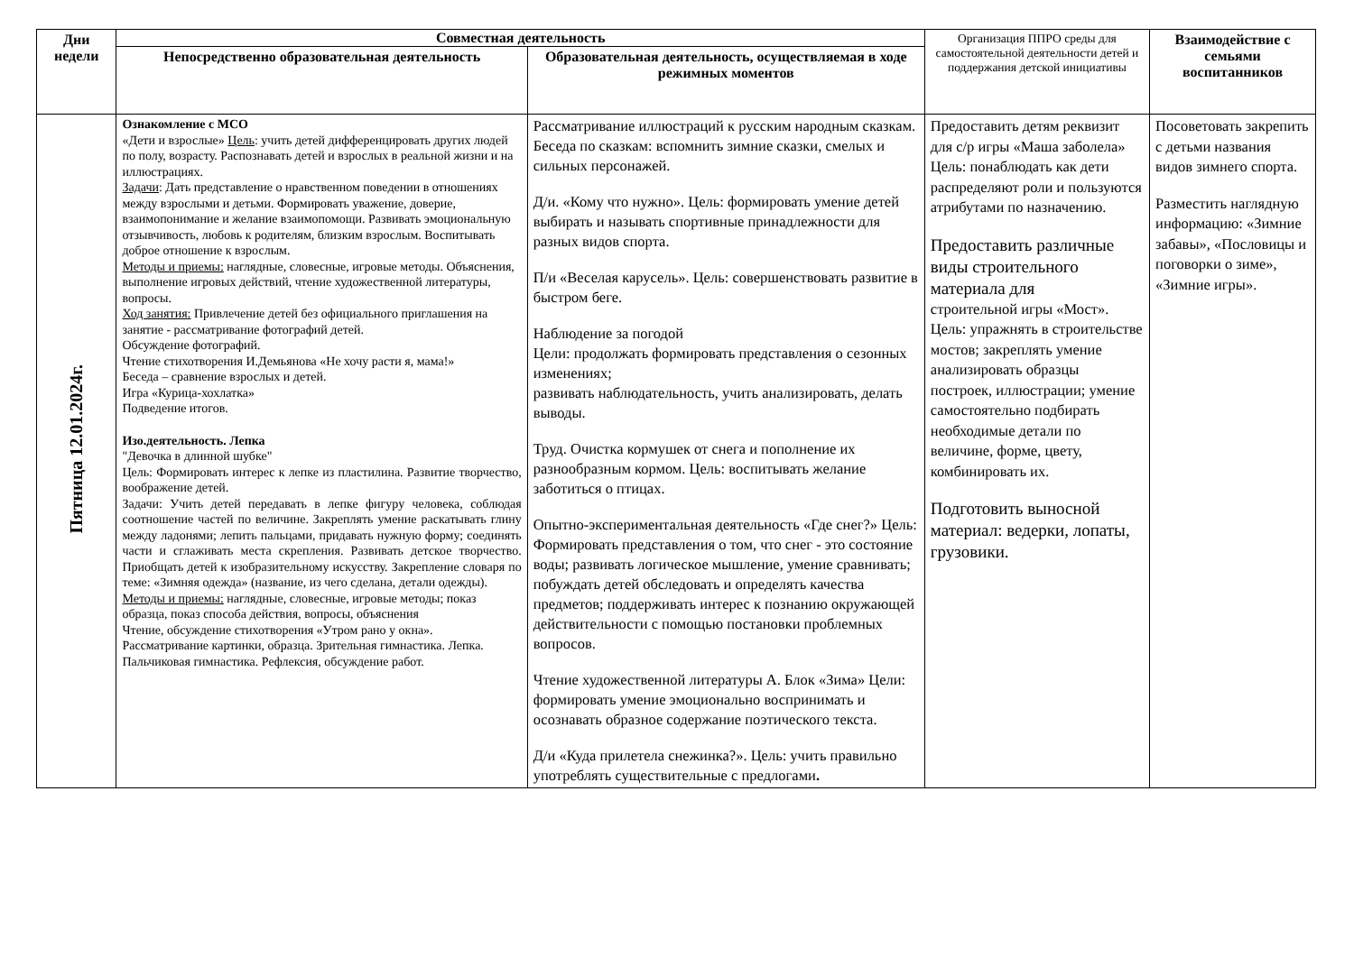| Дни недели | Совместная деятельность | | Организация ППРО среды для самостоятельной деятельности детей и поддержания детской инициативы | Взаимодействие с семьями воспитанников |
| --- | --- | --- | --- | --- |
| | Непосредственно образовательная деятельность | Образовательная деятельность, осуществляемая в ходе режимных моментов | | |
| Пятница 12.01.2024г. | Ознакомление с МСО «Дети и взрослые» Цель : учить детей дифференцировать других людей по полу, возрасту. Распознавать детей и взрослых в реальной жизни и на иллюстрациях. Задачи : Дать представление о нравственном поведении в отношениях между взрослыми и детьми. Формировать уважение, доверие, взаимопонимание и желание взаимопомощи. Развивать эмоциональную отзывчивость, любовь к родителям, близким взрослым. Воспитывать доброе отношение к взрослым. Методы и приемы: наглядные, словесные, игровые методы. Объяснения, выполнение игровых действий, чтение художественной литературы, вопросы. Ход занятия: Привлечение детей без официального приглашения на занятие - рассматривание фотографий детей. Обсуждение фотографий. Чтение стихотворения И.Демьянова «Не хочу расти я, мама!» Беседа – сравнение взрослых и детей. Игра «Курица-хохлатка» Подведение итогов. Изо.деятельность. Лепка "Девочка в длинной шубке" Цель: Формировать интерес к лепке из пластилина. Развитие творчество, воображение детей. Задачи: Учить детей передавать в лепке фигуру человека, соблюдая соотношение частей по величине. Закреплять умение раскатывать глину между ладонями; лепить пальцами, придавать нужную форму; соединять части и сглаживать места скрепления. Развивать детское творчество. Приобщать детей к изобразительному искусству. Закрепление словаря по теме: «Зимняя одежда» (название, из чего сделана, детали одежды). Методы и приемы: наглядные, словесные, игровые методы; показ образца, показ способа действия, вопросы, объяснения Чтение, обсуждение стихотворения «Утром рано у окна». Рассматривание картинки, образца. Зрительная гимнастика. Лепка. Пальчиковая гимнастика. Рефлексия, обсуждение работ. | Рассматривание иллюстраций к русским народным сказкам. Беседа по сказкам: вспомнить зимние сказки, смелых и сильных персонажей. Д/и. «Кому что нужно». Цель: формировать умение детей выбирать и называть спортивные принадлежности для разных видов спорта. П/и «Веселая карусель». Цель: совершенствовать развитие в быстром беге. Наблюдение за погодой Цели: продолжать формировать представления о сезонных изменениях; развивать наблюдательность, учить анализировать, делать выводы. Труд. Очистка кормушек от снега и пополнение их разнообразным кормом. Цель: воспитывать желание заботиться о птицах. Опытно-экспериментальная деятельность «Где снег?» Цель: Формировать представления о том, что снег - это состояние воды; развивать логическое мышление, умение сравнивать; побуждать детей обследовать и определять качества предметов; поддерживать интерес к познанию окружающей действительности с помощью постановки проблемных вопросов. Чтение художественной литературы А. Блок «Зима» Цели: формировать умение эмоционально воспринимать и осознавать образное содержание поэтического текста. Д/и «Куда прилетела снежинка?». Цель: учить правильно употреблять существительные с предлогами . | Предоставить детям реквизит для с/р игры «Маша заболела» Цель: понаблюдать как дети распределяют роли и пользуются атрибутами по назначению. Предоставить различные виды строительного материала для строительной игры «Мост». Цель: упражнять в строительстве мостов; закреплять умение анализировать образцы построек, иллюстрации; умение самостоятельно подбирать необходимые детали по величине, форме, цвету, комбинировать их. Подготовить выносной материал: ведерки, лопаты, грузовики. | Посоветовать закрепить с детьми названия видов зимнего спорта. Разместить наглядную информацию: «Зимние забавы», «Пословицы и поговорки о зиме», «Зимние игры». |